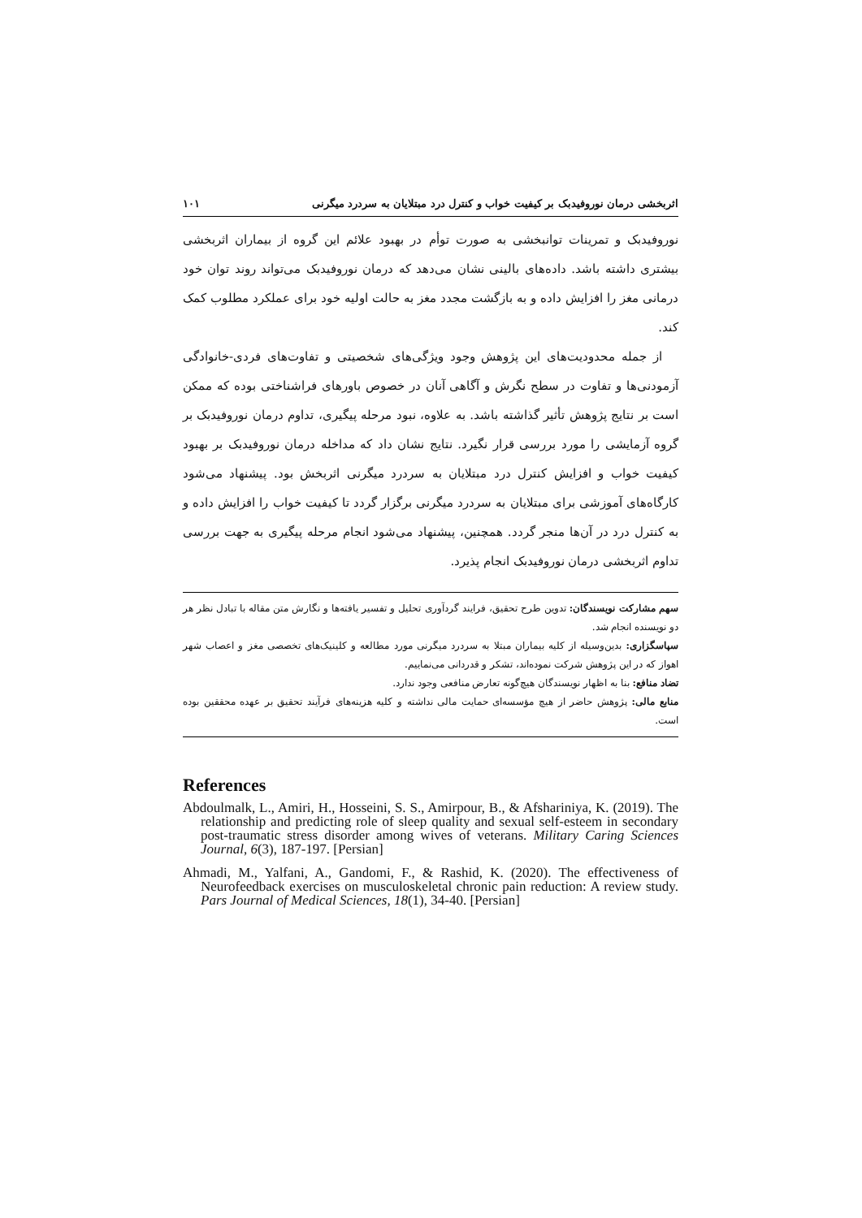اثربخشی درمان نوروفیدبک بر کیفیت خواب و کنترل درد مبتلایان به سردرد میگرنی ۱۰۱
نوروفیدبک و تمرینات توانبخشی به صورت توأم در بهبود علائم این گروه از بیماران اثربخشی بیشتری داشته باشد. داده‌های بالینی نشان می‌دهد که درمان نوروفیدبک می‌تواند روند توان خود درمانی مغز را افزایش داده و به بازگشت مجدد مغز به حالت اولیه خود برای عملکرد مطلوب کمک کند.
از جمله محدودیت‌های این پژوهش وجود ویژگی‌های شخصیتی و تفاوت‌های فردی-خانوادگی آزمودنی‌ها و تفاوت در سطح نگرش و آگاهی آنان در خصوص باورهای فراشناختی بوده که ممکن است بر نتایج پژوهش تأثیر گذاشته باشد. به علاوه، نبود مرحله پیگیری، تداوم درمان نوروفیدبک بر گروه آزمایشی را مورد بررسی قرار نگیرد. نتایج نشان داد که مداخله درمان نوروفیدبک بر بهبود کیفیت خواب و افزایش کنترل درد مبتلایان به سردرد میگرنی اثربخش بود. پیشنهاد می‌شود کارگاه‌های آموزشی برای مبتلایان به سردرد میگرنی برگزار گردد تا کیفیت خواب را افزایش داده و به کنترل درد در آن‌ها منجر گردد. همچنین، پیشنهاد می‌شود انجام مرحله پیگیری به جهت بررسی تداوم اثربخشی درمان نوروفیدبک انجام پذیرد.
سهم مشارکت نویسندگان: تدوین طرح تحقیق، فرایند گردآوری تحلیل و تفسیر یافته‌ها و نگارش متن مقاله با تبادل نظر هر دو نویسنده انجام شد.
سپاسگزاری: بدین‌وسیله از کلیه بیماران مبتلا به سردرد میگرنی مورد مطالعه و کلینیک‌های تخصصی مغز و اعصاب شهر اهواز که در این پژوهش شرکت نموده‌اند، تشکر و قدردانی می‌نماییم.
تضاد منافع: بنا به اظهار نویسندگان هیچ‌گونه تعارض منافعی وجود ندارد.
منابع مالی: پژوهش حاضر از هیچ مؤسسه‌ای حمایت مالی نداشته و کلیه هزینه‌های فرآیند تحقیق بر عهده محققین بوده است.
References
Abdoulmalk, L., Amiri, H., Hosseini, S. S., Amirpour, B., & Afshariniya, K. (2019). The relationship and predicting role of sleep quality and sexual self-esteem in secondary post-traumatic stress disorder among wives of veterans. Military Caring Sciences Journal, 6(3), 187-197. [Persian]
Ahmadi, M., Yalfani, A., Gandomi, F., & Rashid, K. (2020). The effectiveness of Neurofeedback exercises on musculoskeletal chronic pain reduction: A review study. Pars Journal of Medical Sciences, 18(1), 34-40. [Persian]